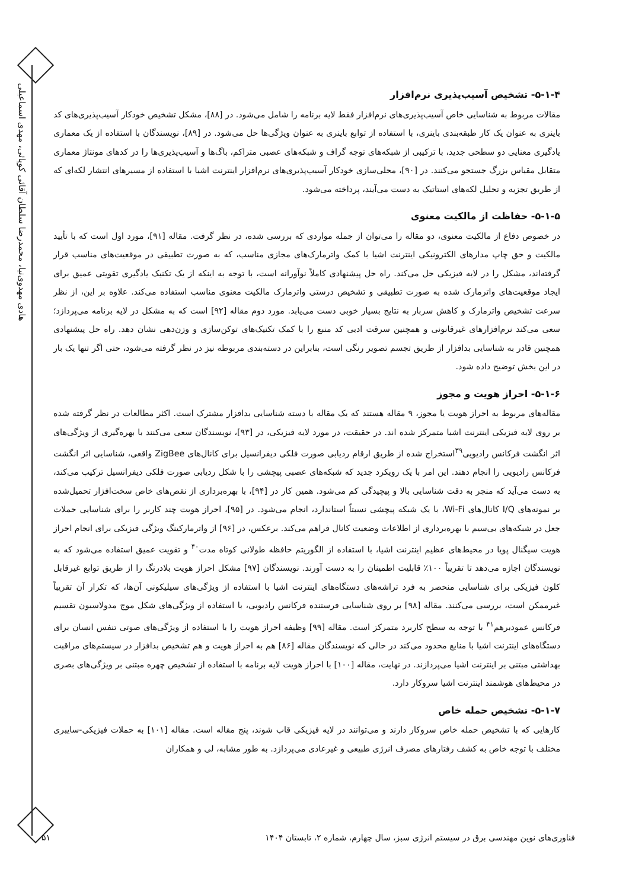هادی مهدوی‌نیا، محمدرضا سلطان آقائی کوپائی، مهدی اسماعیلی
۵-۱-۴- تشخیص آسیب‌پذیری نرم‌افزار
مقالات مربوط به شناسایی خاص آسیب‌پذیری‌های نرم‌افزار فقط لایه برنامه را شامل می‌شود. در [۸۸]، مشکل تشخیص خودکار آسیب‌پذیری‌های کد باینری به عنوان یک کار طبقه‌بندی باینری، با استفاده از توابع باینری به عنوان ویژگی‌ها حل می‌شود. در [۸۹]، نویسندگان با استفاده از یک معماری یادگیری معنایی دو سطحی جدید، با ترکیبی از شبکه‌های توجه گراف و شبکه‌های عصبی متراکم، باگ‌ها و آسیب‌پذیری‌ها را در کدهای مونتاژ معماری متقابل مقیاس بزرگ جستجو می‌کنند. در [۹۰]، محلی‌سازی خودکار آسیب‌پذیری‌های نرم‌افزار اینترنت اشیا با استفاده از مسیرهای انتشار لکه‌ای که از طریق تجزیه و تحلیل لکه‌های استاتیک به دست می‌آیند، پرداخته می‌شود.
۵-۱-۵- حفاظت از مالکیت معنوی
در خصوص دفاع از مالکیت معنوی، دو مقاله را می‌توان از جمله مواردی که بررسی شده، در نظر گرفت. مقاله [۹۱]، مورد اول است که با تأیید مالکیت و حق چاپ مدارهای الکترونیکی اینترنت اشیا با کمک واترمارک‌های مجازی مناسب، که به صورت تطبیقی در موقعیت‌های مناسب قرار گرفته‌اند، مشکل را در لایه فیزیکی حل می‌کند. راه حل پیشنهادی کاملاً نوآورانه است، با توجه به اینکه از یک تکنیک یادگیری تقویتی عمیق برای ایجاد موقعیت‌های واترمارک شده به صورت تطبیقی و تشخیص درستی واترمارک مالکیت معنوی مناسب استفاده می‌کند. علاوه بر این، از نظر سرعت تشخیص واترمارک و کاهش سربار به نتایج بسیار خوبی دست می‌یابد. مورد دوم مقاله [۹۲] است که به مشکل در لایه برنامه می‌پردازد؛ سعی می‌کند نرم‌افزارهای غیرقانونی و همچنین سرقت ادبی کد منبع را با کمک تکنیک‌های توکن‌سازی و وزن‌دهی نشان دهد. راه حل پیشنهادی همچنین قادر به شناسایی بدافزار از طریق تجسم تصویر رنگی است، بنابراین در دسته‌بندی مربوطه نیز در نظر گرفته می‌شود، حتی اگر تنها یک بار در این بخش توضیح داده شود.
۵-۱-۶- احراز هویت و مجوز
مقاله‌های مربوط به احراز هویت یا مجوز، ۹ مقاله هستند که یک مقاله با دسته شناسایی بدافزار مشترک است. اکثر مطالعات در نظر گرفته شده بر روی لایه فیزیکی اینترنت اشیا متمرکز شده اند. در حقیقت، در مورد لایه فیزیکی، در [۹۳]، نویسندگان سعی می‌کنند با بهره‌گیری از ویژگی‌های اثر انگشت فرکانس رادیویی<sup>۳۹</sup>استخراج شده از طریق ارقام ردیابی صورت فلکی دیفرانسیل برای کانال‌های ZigBee واقعی، شناسایی اثر انگشت فرکانس رادیویی را انجام دهند. این امر با یک رویکرد جدید که شبکه‌های عصبی پیچشی را با شکل ردیابی صورت فلکی دیفرانسیل ترکیب می‌کند، به دست می‌آید که منجر به دقت شناسایی بالا و پیچیدگی کم می‌شود. همین کار در [۹۴]، با بهره‌برداری از نقص‌های خاص سخت‌افزار تحمیل‌شده بر نمونه‌های I/Q کانال‌های Wi-Fi، با یک شبکه پیچشی نسبتاً استاندارد، انجام می‌شود. در [۹۵]، احراز هویت چند کاربر را برای شناسایی حملات جعل در شبکه‌های بی‌سیم با بهره‌برداری از اطلاعات وضعیت کانال فراهم می‌کند. برعکس، در [۹۶] از واترمارکینگ ویژگی فیزیکی برای انجام احراز هویت سیگنال پویا در محیط‌های عظیم اینترنت اشیا، با استفاده از الگوریتم حافظه طولانی کوتاه مدت<sup>۴۰</sup> و تقویت عمیق استفاده می‌شود که به نویسندگان اجازه می‌دهد تا تقریباً ۱۰۰٪ قابلیت اطمینان را به دست آورند. نویسندگان [۹۷] مشکل احراز هویت بلادرنگ را از طریق توابع غیرقابل کلون فیزیکی برای شناسایی منحصر به فرد تراشه‌های دستگاه‌های اینترنت اشیا با استفاده از ویژگی‌های سیلیکونی آن‌ها، که تکرار آن تقریباً غیرممکن است، بررسی می‌کنند. مقاله [۹۸] بر روی شناسایی فرستنده فرکانس رادیویی، با استفاده از ویژگی‌های شکل موج مدولاسیون تقسیم فرکانس عمودبرهم<sup>۴۱</sup> با توجه به سطح کاربرد متمرکز است. مقاله [۹۹] وظیفه احراز هویت را با استفاده از ویژگی‌های صوتی تنفس انسان برای دستگاه‌های اینترنت اشیا با منابع محدود می‌کند در حالی که نویسندگان مقاله [۸۶] هم به احراز هویت و هم تشخیص بدافزار در سیستم‌های مراقبت بهداشتی مبتنی بر اینترنت اشیا می‌پردازند. در نهایت، مقاله [۱۰۰] با احراز هویت لایه برنامه با استفاده از تشخیص چهره مبتنی بر ویژگی‌های بصری در محیط‌های هوشمند اینترنت اشیا سروکار دارد.
۵-۱-۷- تشخیص حمله خاص
کارهایی که با تشخیص حمله خاص سروکار دارند و می‌توانند در لایه فیزیکی قاب شوند، پنج مقاله است. مقاله [۱۰۱] به حملات فیزیکی-سایبری مختلف با توجه خاص به کشف رفتارهای مصرف انرژی طبیعی و غیرعادی می‌پردازد. به طور مشابه، لی و همکاران
۵۱
فناوری‌های نوین مهندسی برق در سیستم انرژی سبز، سال چهارم، شماره ۲، تابستان ۱۴۰۴